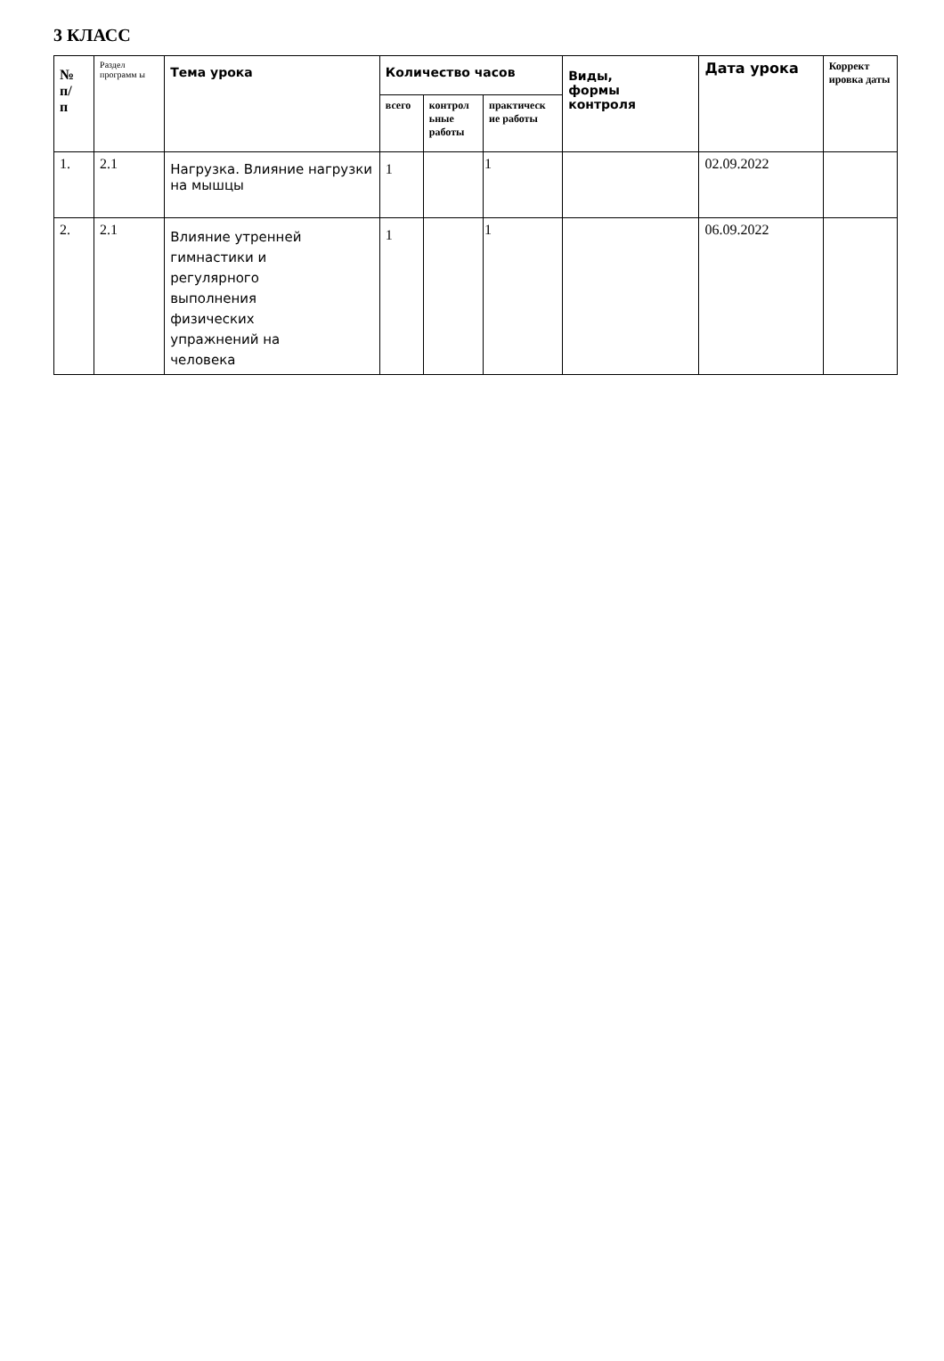3 КЛАСС
| № п/ п | Раздел программ ы | Тема урока | Количество часов | | | Виды, формы контроля | Дата урока | Коррект ировка даты |
| --- | --- | --- | --- | --- | --- | --- | --- | --- |
| | | | всего | контрол ьные работы | практическ ие работы | | | |
| 1. | 2.1 | Нагрузка. Влияние нагрузки на мышцы | 1 | | 1 | | 02.09.2022 | |
| 2. | 2.1 | Влияние утренней гимнастики и регулярного выполнения физических упражнений на человека | 1 | | 1 | | 06.09.2022 | |